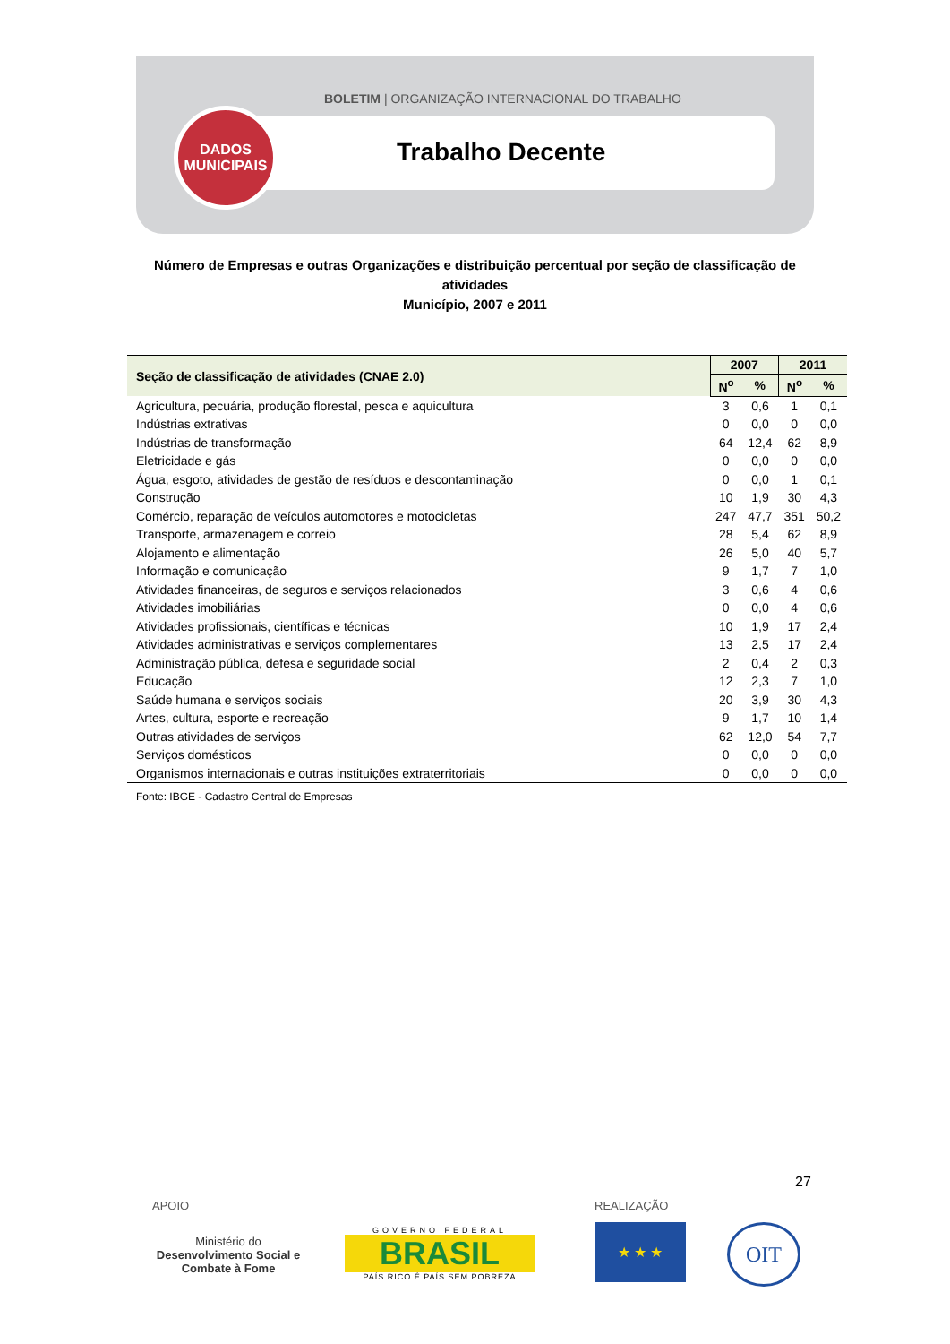BOLETIM | ORGANIZAÇÃO INTERNACIONAL DO TRABALHO
DADOS
MUNICIPAIS
Trabalho Decente
Número de Empresas e outras Organizações e distribuição percentual por seção de classificação de atividades
Município, 2007 e 2011
| Seção de classificação de atividades (CNAE 2.0) | 2007 | | 2011 | |
| --- | --- | --- | --- | --- |
| | N<sup>o</sup> | % | N<sup>o</sup> | % |
| Agricultura, pecuária, produção florestal, pesca e aquicultura | 3 | 0,6 | 1 | 0,1 |
| Indústrias extrativas | 0 | 0,0 | 0 | 0,0 |
| Indústrias de transformação | 64 | 12,4 | 62 | 8,9 |
| Eletricidade e gás | 0 | 0,0 | 0 | 0,0 |
| Água, esgoto, atividades de gestão de resíduos e descontaminação | 0 | 0,0 | 1 | 0,1 |
| Construção | 10 | 1,9 | 30 | 4,3 |
| Comércio, reparação de veículos automotores e motocicletas | 247 | 47,7 | 351 | 50,2 |
| Transporte, armazenagem e correio | 28 | 5,4 | 62 | 8,9 |
| Alojamento e alimentação | 26 | 5,0 | 40 | 5,7 |
| Informação e comunicação | 9 | 1,7 | 7 | 1,0 |
| Atividades financeiras, de seguros e serviços relacionados | 3 | 0,6 | 4 | 0,6 |
| Atividades imobiliárias | 0 | 0,0 | 4 | 0,6 |
| Atividades profissionais, científicas e técnicas | 10 | 1,9 | 17 | 2,4 |
| Atividades administrativas e serviços complementares | 13 | 2,5 | 17 | 2,4 |
| Administração pública, defesa e seguridade social | 2 | 0,4 | 2 | 0,3 |
| Educação | 12 | 2,3 | 7 | 1,0 |
| Saúde humana e serviços sociais | 20 | 3,9 | 30 | 4,3 |
| Artes, cultura, esporte e recreação | 9 | 1,7 | 10 | 1,4 |
| Outras atividades de serviços | 62 | 12,0 | 54 | 7,7 |
| Serviços domésticos | 0 | 0,0 | 0 | 0,0 |
| Organismos internacionais e outras instituições extraterritoriais | 0 | 0,0 | 0 | 0,0 |
Fonte: IBGE - Cadastro Central de Empresas
27
APOIO REALIZAÇÃO
Ministério do
Desenvolvimento Social e Combate à Fome
GOVERNO FEDERAL
BRASIL
PAÍS RICO É PAÍS SEM POBREZA
★ ★ ★ OIT